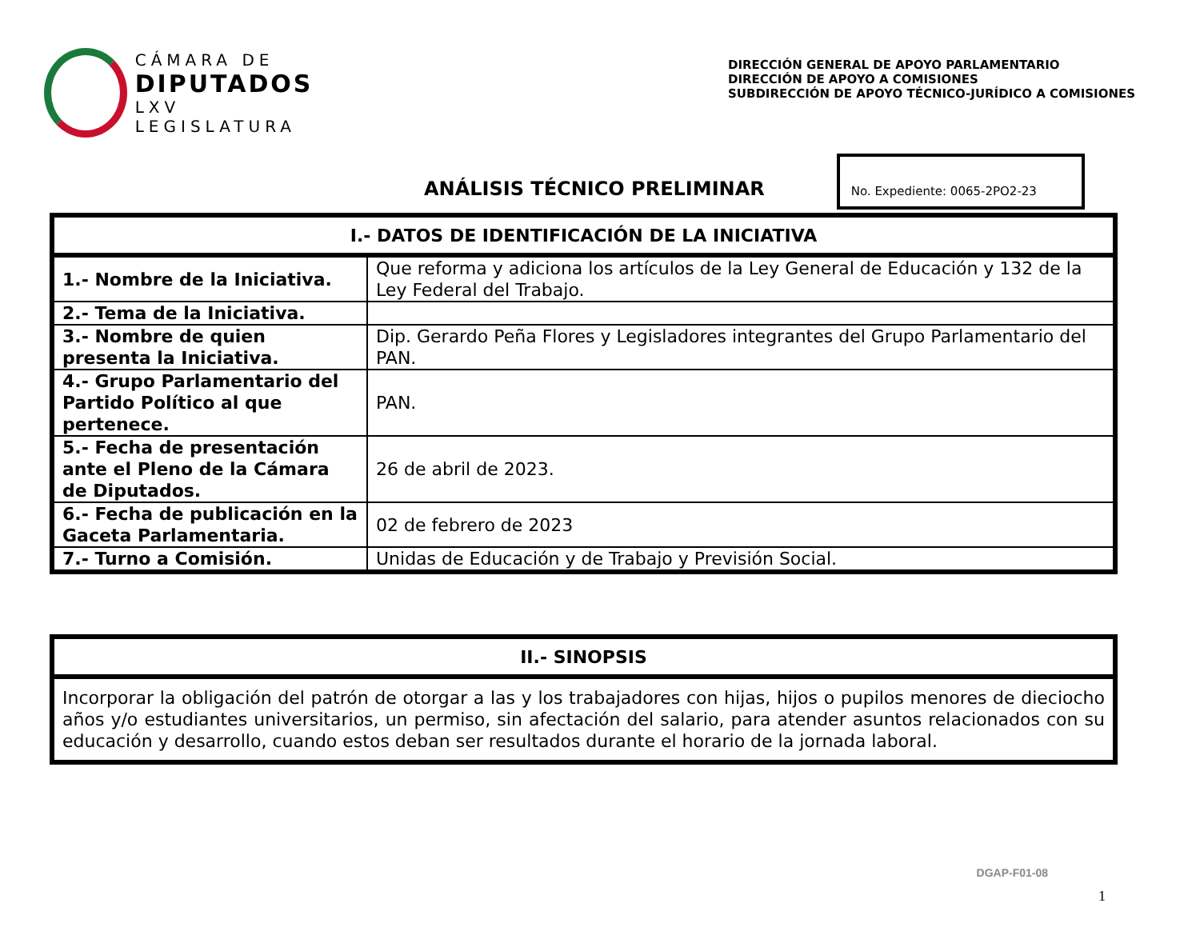CÁMARA DE
DIPUTADOS
LXV LEGISLATURA
DIRECCIÓN GENERAL DE APOYO PARLAMENTARIO
DIRECCIÓN DE APOYO A COMISIONES
SUBDIRECCIÓN DE APOYO TÉCNICO-JURÍDICO A COMISIONES
ANÁLISIS TÉCNICO PRELIMINAR
No. Expediente: 0065-2PO2-23
| I.- DATOS DE IDENTIFICACIÓN DE LA INICIATIVA | |
| --- | --- |
| 1.- Nombre de la Iniciativa. | Que reforma y adiciona los artículos de la Ley General de Educación y 132 de la Ley Federal del Trabajo. |
| 2.- Tema de la Iniciativa. | |
| 3.- Nombre de quien presenta la Iniciativa. | Dip. Gerardo Peña Flores y Legisladores integrantes del Grupo Parlamentario del PAN. |
| 4.- Grupo Parlamentario del Partido Político al que pertenece. | PAN. |
| 5.- Fecha de presentación ante el Pleno de la Cámara de Diputados. | 26 de abril de 2023. |
| 6.- Fecha de publicación en la Gaceta Parlamentaria. | 02 de febrero de 2023 |
| 7.- Turno a Comisión. | Unidas de Educación y de Trabajo y Previsión Social. |
| II.- SINOPSIS |
| --- |
| Incorporar la obligación del patrón de otorgar a las y los trabajadores con hijas, hijos o pupilos menores de dieciocho años y/o estudiantes universitarios, un permiso, sin afectación del salario, para atender asuntos relacionados con su educación y desarrollo, cuando estos deban ser resultados durante el horario de la jornada laboral. |
DGAP-F01-08
1